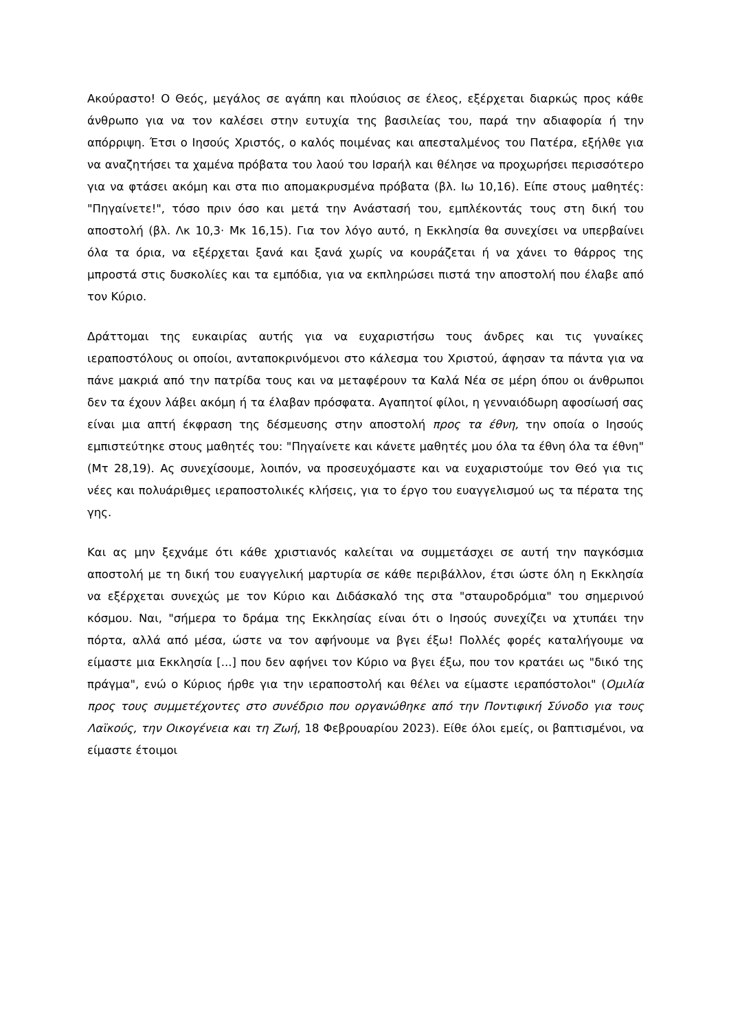Ακούραστο! Ο Θεός, μεγάλος σε αγάπη και πλούσιος σε έλεος, εξέρχεται διαρκώς προς κάθε άνθρωπο για να τον καλέσει στην ευτυχία της βασιλείας του, παρά την αδιαφορία ή την απόρριψη. Έτσι ο Ιησούς Χριστός, ο καλός ποιμένας και απεσταλμένος του Πατέρα, εξήλθε για να αναζητήσει τα χαμένα πρόβατα του λαού του Ισραήλ και θέλησε να προχωρήσει περισσότερο για να φτάσει ακόμη και στα πιο απομακρυσμένα πρόβατα (βλ. Ιω 10,16). Είπε στους μαθητές: "Πηγαίνετε!", τόσο πριν όσο και μετά την Ανάστασή του, εμπλέκοντάς τους στη δική του αποστολή (βλ. Λκ 10,3· Μκ 16,15). Για τον λόγο αυτό, η Εκκλησία θα συνεχίσει να υπερβαίνει όλα τα όρια, να εξέρχεται ξανά και ξανά χωρίς να κουράζεται ή να χάνει το θάρρος της μπροστά στις δυσκολίες και τα εμπόδια, για να εκπληρώσει πιστά την αποστολή που έλαβε από τον Κύριο.
Δράττομαι της ευκαιρίας αυτής για να ευχαριστήσω τους άνδρες και τις γυναίκες ιεραποστόλους οι οποίοι, ανταποκρινόμενοι στο κάλεσμα του Χριστού, άφησαν τα πάντα για να πάνε μακριά από την πατρίδα τους και να μεταφέρουν τα Καλά Νέα σε μέρη όπου οι άνθρωποι δεν τα έχουν λάβει ακόμη ή τα έλαβαν πρόσφατα. Αγαπητοί φίλοι, η γενναιόδωρη αφοσίωσή σας είναι μια απτή έκφραση της δέσμευσης στην αποστολή προς τα έθνη, την οποία ο Ιησούς εμπιστεύτηκε στους μαθητές του: "Πηγαίνετε και κάνετε μαθητές μου όλα τα έθνη όλα τα έθνη" (Μτ 28,19). Ας συνεχίσουμε, λοιπόν, να προσευχόμαστε και να ευχαριστούμε τον Θεό για τις νέες και πολυάριθμες ιεραποστολικές κλήσεις, για το έργο του ευαγγελισμού ως τα πέρατα της γης.
Και ας μην ξεχνάμε ότι κάθε χριστιανός καλείται να συμμετάσχει σε αυτή την παγκόσμια αποστολή με τη δική του ευαγγελική μαρτυρία σε κάθε περιβάλλον, έτσι ώστε όλη η Εκκλησία να εξέρχεται συνεχώς με τον Κύριο και Διδάσκαλό της στα "σταυροδρόμια" του σημερινού κόσμου. Ναι, "σήμερα το δράμα της Εκκλησίας είναι ότι ο Ιησούς συνεχίζει να χτυπάει την πόρτα, αλλά από μέσα, ώστε να τον αφήνουμε να βγει έξω! Πολλές φορές καταλήγουμε να είμαστε μια Εκκλησία [...] που δεν αφήνει τον Κύριο να βγει έξω, που τον κρατάει ως "δικό της πράγμα", ενώ ο Κύριος ήρθε για την ιεραποστολή και θέλει να είμαστε ιεραπόστολοι" (Ομιλία προς τους συμμετέχοντες στο συνέδριο που οργανώθηκε από την Ποντιφική Σύνοδο για τους Λαϊκούς, την Οικογένεια και τη Ζωή, 18 Φεβρουαρίου 2023). Είθε όλοι εμείς, οι βαπτισμένοι, να είμαστε έτοιμοι